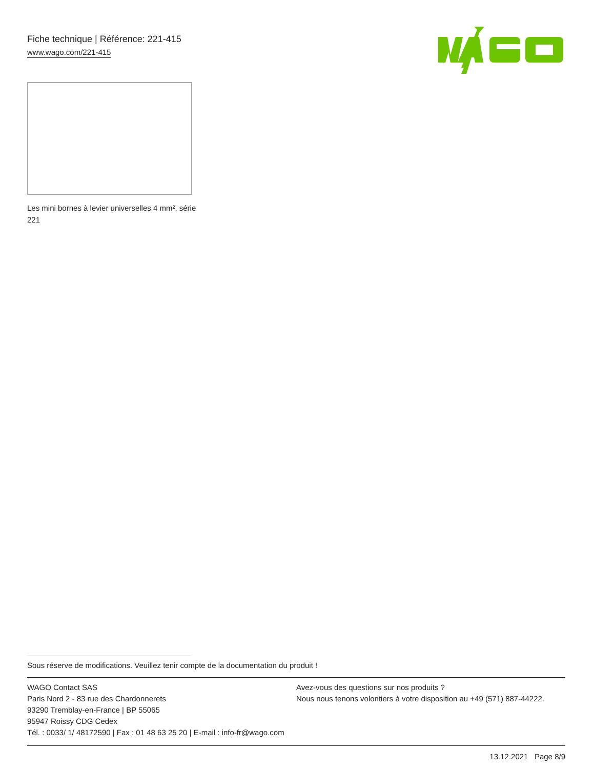Fiche technique | Référence: 221-415
www.wago.com/221-415
Les mini bornes à levier universelles 4 mm², série 221
Sous réserve de modifications. Veuillez tenir compte de la documentation du produit !
WAGO Contact SAS
Paris Nord 2 - 83 rue des Chardonnerets
93290 Tremblay-en-France | BP 55065
95947 Roissy CDG Cedex
Tél. : 0033/ 1/ 48172590 | Fax : 01 48 63 25 20 | E-mail : info-fr@wago.com
Avez-vous des questions sur nos produits ?
Nous nous tenons volontiers à votre disposition au +49 (571) 887-44222.
13.12.2021 Page 8/9